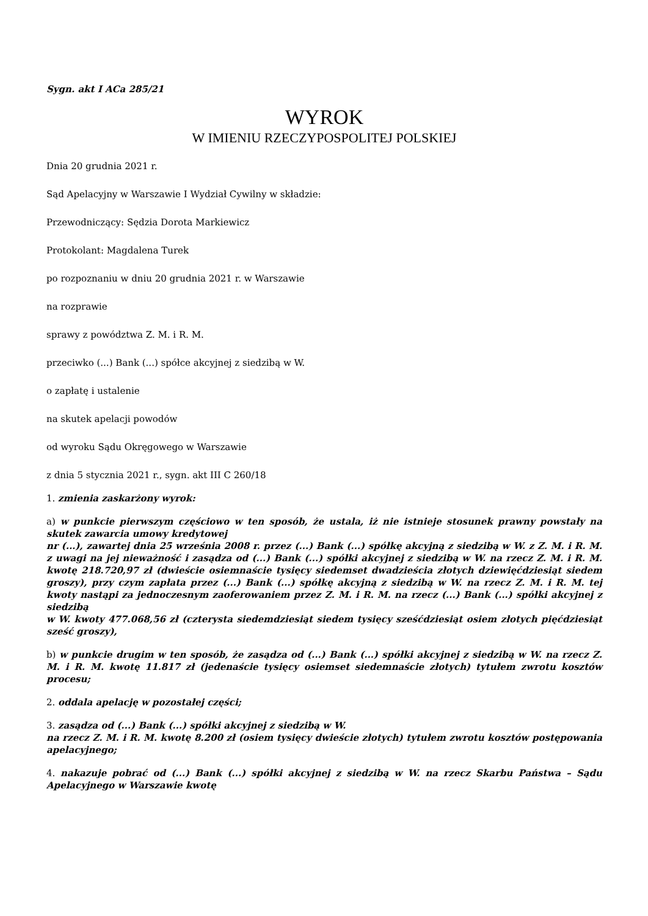Sygn. akt I ACa 285/21
WYROK
W IMIENIU RZECZYPOSPOLITEJ POLSKIEJ
Dnia 20 grudnia 2021 r.
Sąd Apelacyjny w Warszawie I Wydział Cywilny w składzie:
Przewodniczący: Sędzia Dorota Markiewicz
Protokolant: Magdalena Turek
po rozpoznaniu w dniu 20 grudnia 2021 r. w Warszawie
na rozprawie
sprawy z powództwa Z. M. i R. M.
przeciwko (...) Bank (...) spółce akcyjnej z siedzibą w W.
o zapłatę i ustalenie
na skutek apelacji powodów
od wyroku Sądu Okręgowego w Warszawie
z dnia 5 stycznia 2021 r., sygn. akt III C 260/18
1. zmienia zaskarżony wyrok:
a) w punkcie pierwszym częściowo w ten sposób, że ustala, iż nie istnieje stosunek prawny powstały na skutek zawarcia umowy kredytowej
nr (...), zawartej dnia 25 września 2008 r. przez (...) Bank (...) spółkę akcyjną z siedzibą w W. z Z. M. i R. M. z uwagi na jej nieważność i zasądza od (...) Bank (...) spółki akcyjnej z siedzibą w W. na rzecz Z. M. i R. M. kwotę 218.720,97 zł (dwieście osiemnaście tysięcy siedemset dwadzieścia złotych dziewięćdziesiąt siedem groszy), przy czym zapłata przez (...) Bank (...) spółkę akcyjną z siedzibą w W. na rzecz Z. M. i R. M. tej kwoty nastąpi za jednoczesnym zaoferowaniem przez Z. M. i R. M. na rzecz (...) Bank (...) spółki akcyjnej z siedzibą
w W. kwoty 477.068,56 zł (czterysta siedemdziesiąt siedem tysięcy sześćdziesiąt osiem złotych pięćdziesiąt sześć groszy),
b) w punkcie drugim w ten sposób, że zasądza od (...) Bank (...) spółki akcyjnej z siedzibą w W. na rzecz Z. M. i R. M. kwotę 11.817 zł (jedenaście tysięcy osiemset siedemnaście złotych) tytułem zwrotu kosztów procesu;
2. oddala apelację w pozostałej części;
3. zasądza od (...) Bank (...) spółki akcyjnej z siedzibą w W.
na rzecz Z. M. i R. M. kwotę 8.200 zł (osiem tysięcy dwieście złotych) tytułem zwrotu kosztów postępowania apelacyjnego;
4. nakazuje pobrać od (...) Bank (...) spółki akcyjnej z siedzibą w W. na rzecz Skarbu Państwa – Sądu Apelacyjnego w Warszawie kwotę